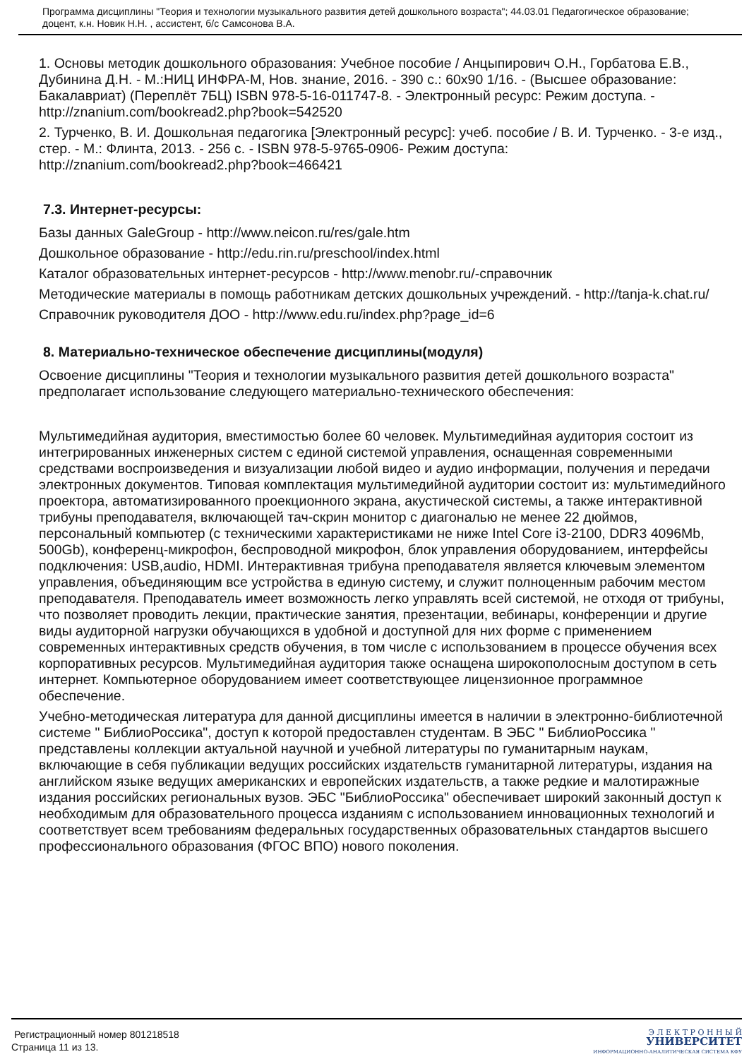Программа дисциплины "Теория и технологии музыкального развития детей дошкольного возраста"; 44.03.01 Педагогическое образование; доцент, к.н. Новик Н.Н. , ассистент, б/с Самсонова В.А.
1. Основы методик дошкольного образования: Учебное пособие / Анцыпирович О.Н., Горбатова Е.В., Дубинина Д.Н. - М.:НИЦ ИНФРА-М, Нов. знание, 2016. - 390 с.: 60x90 1/16. - (Высшее образование: Бакалавриат) (Переплёт 7БЦ) ISBN 978-5-16-011747-8. - Электронный ресурс: Режим доступа. - http://znanium.com/bookread2.php?book=542520
2. Турченко, В. И. Дошкольная педагогика [Электронный ресурс]: учеб. пособие / В. И. Турченко. - 3-е изд., стер. - М.: Флинта, 2013. - 256 с. - ISBN 978-5-9765-0906- Режим доступа: http://znanium.com/bookread2.php?book=466421
7.3. Интернет-ресурсы:
Базы данных GaleGroup - http://www.neicon.ru/res/gale.htm
Дошкольное образование - http://edu.rin.ru/preschool/index.html
Каталог образовательных интернет-ресурсов - http://www.menobr.ru/-справочник
Методические материалы в помощь работникам детских дошкольных учреждений. - http://tanja-k.chat.ru/
Справочник руководителя ДОО - http://www.edu.ru/index.php?page_id=6
8. Материально-техническое обеспечение дисциплины(модуля)
Освоение дисциплины "Теория и технологии музыкального развития детей дошкольного возраста" предполагает использование следующего материально-технического обеспечения:
Мультимедийная аудитория, вместимостью более 60 человек. Мультимедийная аудитория состоит из интегрированных инженерных систем с единой системой управления, оснащенная современными средствами воспроизведения и визуализации любой видео и аудио информации, получения и передачи электронных документов. Типовая комплектация мультимедийной аудитории состоит из: мультимедийного проектора, автоматизированного проекционного экрана, акустической системы, а также интерактивной трибуны преподавателя, включающей тач-скрин монитор с диагональю не менее 22 дюймов, персональный компьютер (с техническими характеристиками не ниже Intel Core i3-2100, DDR3 4096Mb, 500Gb), конференц-микрофон, беспроводной микрофон, блок управления оборудованием, интерфейсы подключения: USB,audio, HDMI. Интерактивная трибуна преподавателя является ключевым элементом управления, объединяющим все устройства в единую систему, и служит полноценным рабочим местом преподавателя. Преподаватель имеет возможность легко управлять всей системой, не отходя от трибуны, что позволяет проводить лекции, практические занятия, презентации, вебинары, конференции и другие виды аудиторной нагрузки обучающихся в удобной и доступной для них форме с применением современных интерактивных средств обучения, в том числе с использованием в процессе обучения всех корпоративных ресурсов. Мультимедийная аудитория также оснащена широкополосным доступом в сеть интернет. Компьютерное оборудованием имеет соответствующее лицензионное программное обеспечение.
Учебно-методическая литература для данной дисциплины имеется в наличии в электронно-библиотечной системе " БиблиоРоссика", доступ к которой предоставлен студентам. В ЭБС " БиблиоРоссика " представлены коллекции актуальной научной и учебной литературы по гуманитарным наукам, включающие в себя публикации ведущих российских издательств гуманитарной литературы, издания на английском языке ведущих американских и европейских издательств, а также редкие и малотиражные издания российских региональных вузов. ЭБС "БиблиоРоссика" обеспечивает широкий законный доступ к необходимым для образовательного процесса изданиям с использованием инновационных технологий и соответствует всем требованиям федеральных государственных образовательных стандартов высшего профессионального образования (ФГОС ВПО) нового поколения.
Регистрационный номер 801218518
Страница 11 из 13.
Э Л Е К Т Р О Н Н Ы Й
УНИВЕРСИТЕТ
ИНФОРМАЦИОННО-АНАЛИТИЧЕСКАЯ СИСТЕМА КФУ